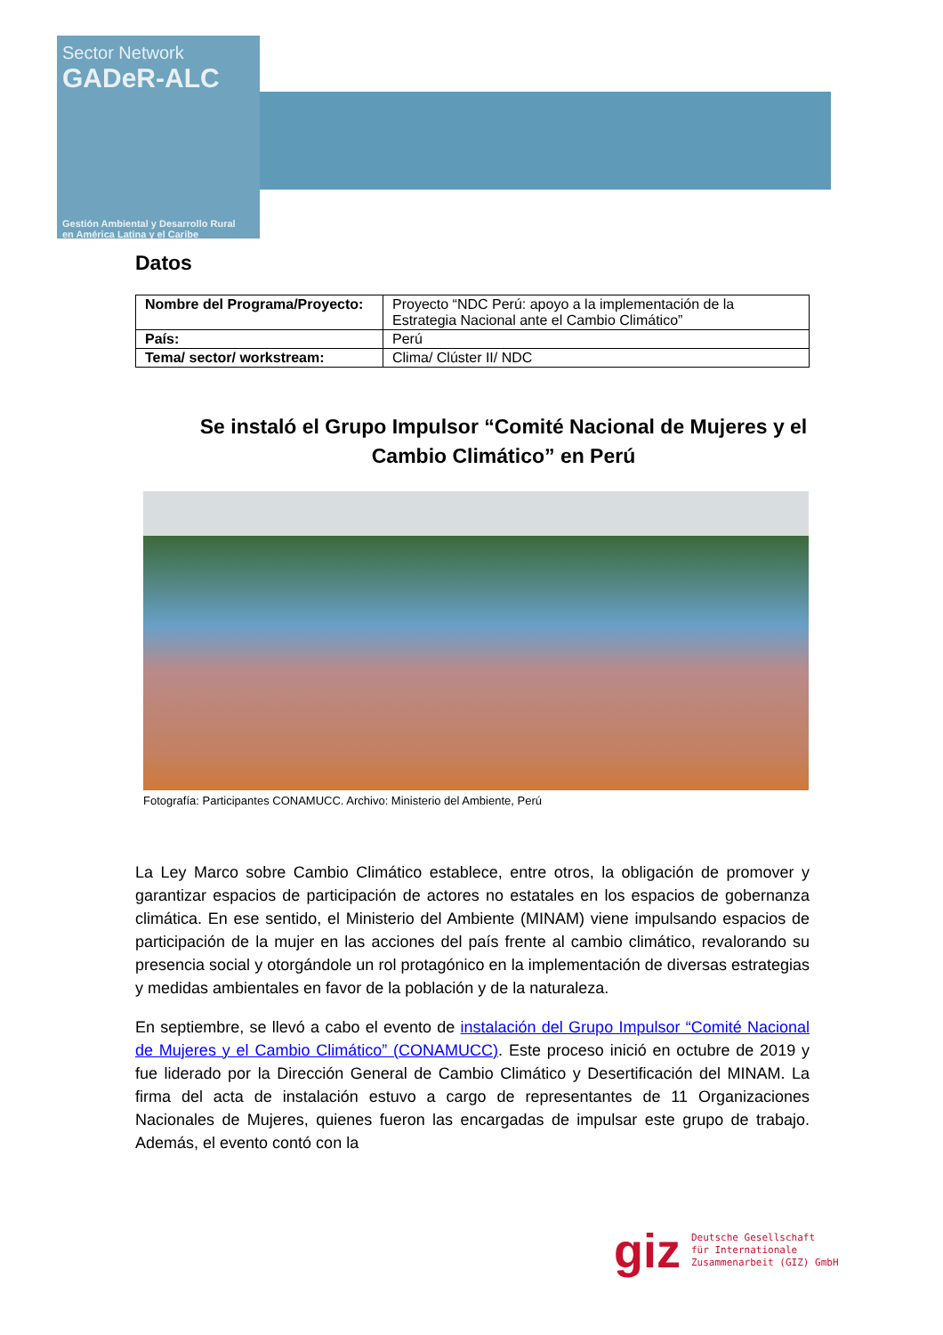Sector Network
GADeR-ALC
Gestión Ambiental y Desarrollo Rural
en América Latina y el Caribe
Datos
| Nombre del Programa/Proyecto: | Proyecto “NDC Perú: apoyo a la implementación de la Estrategia Nacional ante el Cambio Climático” |
| País: | Perú |
| Tema/ sector/ workstream: | Clima/ Clúster II/ NDC |
Se instaló el Grupo Impulsor “Comité Nacional de Mujeres y el Cambio Climático” en Perú
Fotografía: Participantes CONAMUCC. Archivo: Ministerio del Ambiente, Perú
La Ley Marco sobre Cambio Climático establece, entre otros, la obligación de promover y garantizar espacios de participación de actores no estatales en los espacios de gobernanza climática. En ese sentido, el Ministerio del Ambiente (MINAM) viene impulsando espacios de participación de la mujer en las acciones del país frente al cambio climático, revalorando su presencia social y otorgándole un rol protagónico en la implementación de diversas estrategias y medidas ambientales en favor de la población y de la naturaleza.
En septiembre, se llevó a cabo el evento de instalación del Grupo Impulsor “Comité Nacional de Mujeres y el Cambio Climático” (CONAMUCC). Este proceso inició en octubre de 2019 y fue liderado por la Dirección General de Cambio Climático y Desertificación del MINAM. La firma del acta de instalación estuvo a cargo de representantes de 11 Organizaciones Nacionales de Mujeres, quienes fueron las encargadas de impulsar este grupo de trabajo. Además, el evento contó con la
giz Deutsche Gesellschaft
für Internationale
Zusammenarbeit (GIZ) GmbH